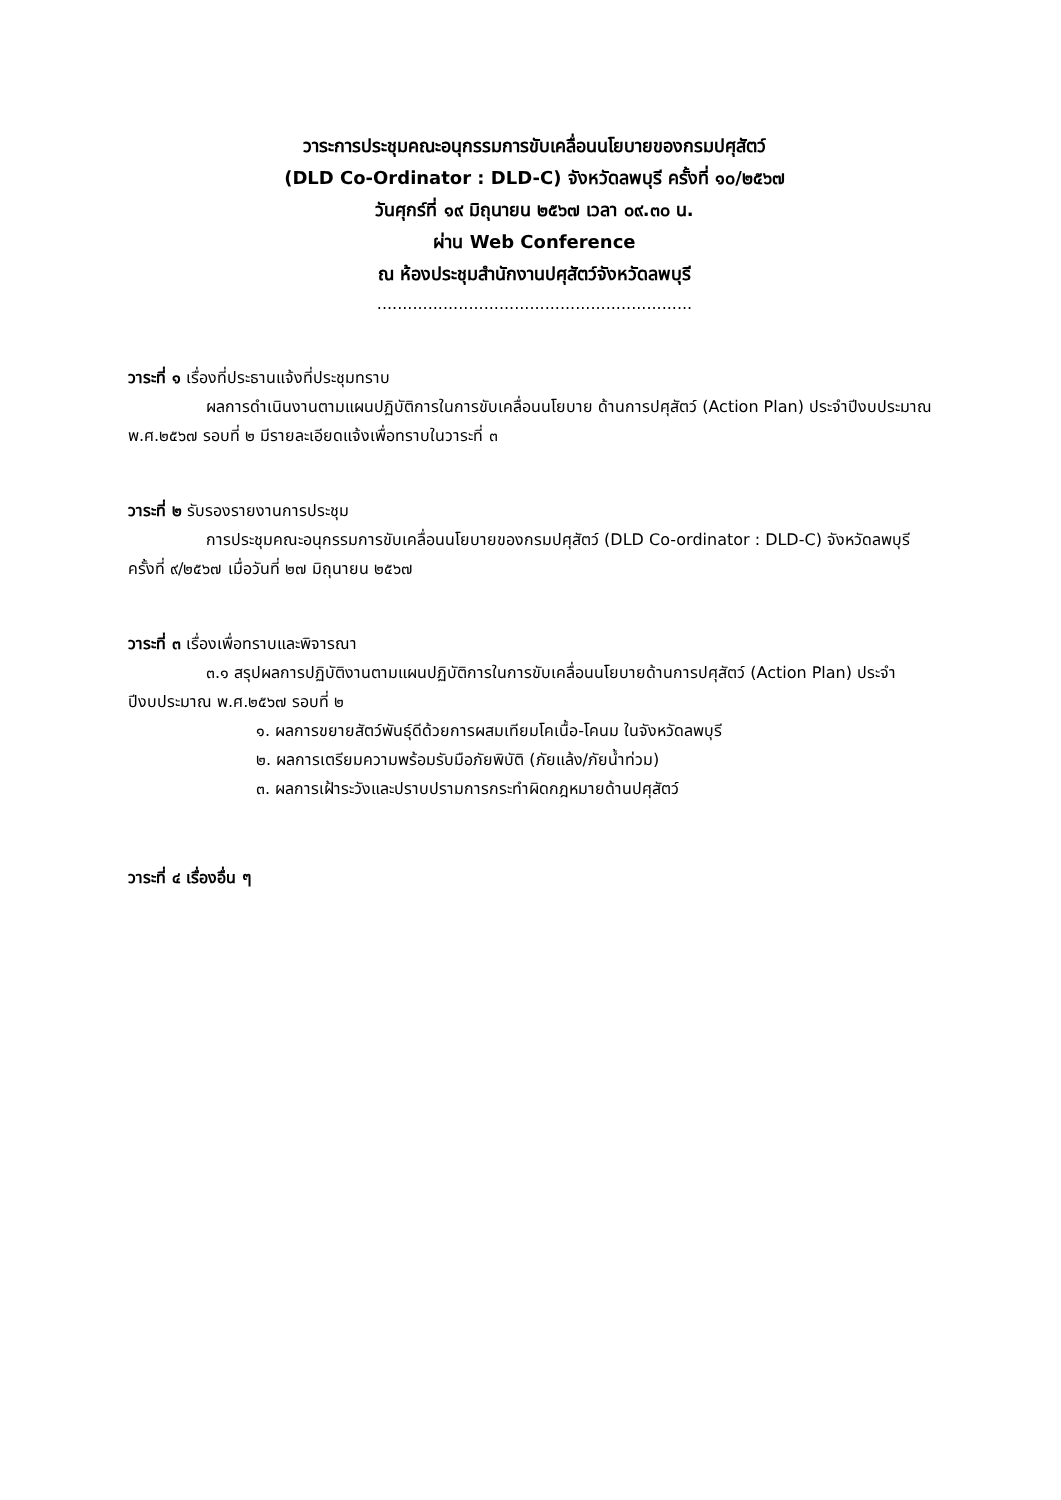วาระการประชุมคณะอนุกรรมการขับเคลื่อนนโยบายของกรมปศุสัตว์
(DLD Co-Ordinator : DLD-C) จังหวัดลพบุรี ครั้งที่ ๑๐/๒๕๖๗
วันศุกร์ที่ ๑๙ มิถุนายน ๒๕๖๗ เวลา ๐๙.๓๐ น.
ผ่าน Web Conference
ณ ห้องประชุมสำนักงานปศุสัตว์จังหวัดลพบุรี
..............................................................
วาระที่ ๑ เรื่องที่ประธานแจ้งที่ประชุมทราบ
ผลการดำเนินงานตามแผนปฏิบัติการในการขับเคลื่อนนโยบาย ด้านการปศุสัตว์ (Action Plan) ประจำปีงบประมาณ พ.ศ.๒๕๖๗ รอบที่ ๒ มีรายละเอียดแจ้งเพื่อทราบในวาระที่ ๓
วาระที่ ๒ รับรองรายงานการประชุม
การประชุมคณะอนุกรรมการขับเคลื่อนนโยบายของกรมปศุสัตว์ (DLD Co-ordinator : DLD-C) จังหวัดลพบุรี ครั้งที่ ๙/๒๕๖๗ เมื่อวันที่ ๒๗ มิถุนายน ๒๕๖๗
วาระที่ ๓ เรื่องเพื่อทราบและพิจารณา
๓.๑ สรุปผลการปฏิบัติงานตามแผนปฏิบัติการในการขับเคลื่อนนโยบายด้านการปศุสัตว์ (Action Plan) ประจำปีงบประมาณ พ.ศ.๒๕๖๗ รอบที่ ๒
๑. ผลการขยายสัตว์พันธุ์ดีด้วยการผสมเทียมโคเนื้อ-โคนม ในจังหวัดลพบุรี
๒. ผลการเตรียมความพร้อมรับมือภัยพิบัติ (ภัยแล้ง/ภัยน้ำท่วม)
๓. ผลการเฝ้าระวังและปราบปรามการกระทำผิดกฎหมายด้านปศุสัตว์
วาระที่ ๔ เรื่องอื่น ๆ